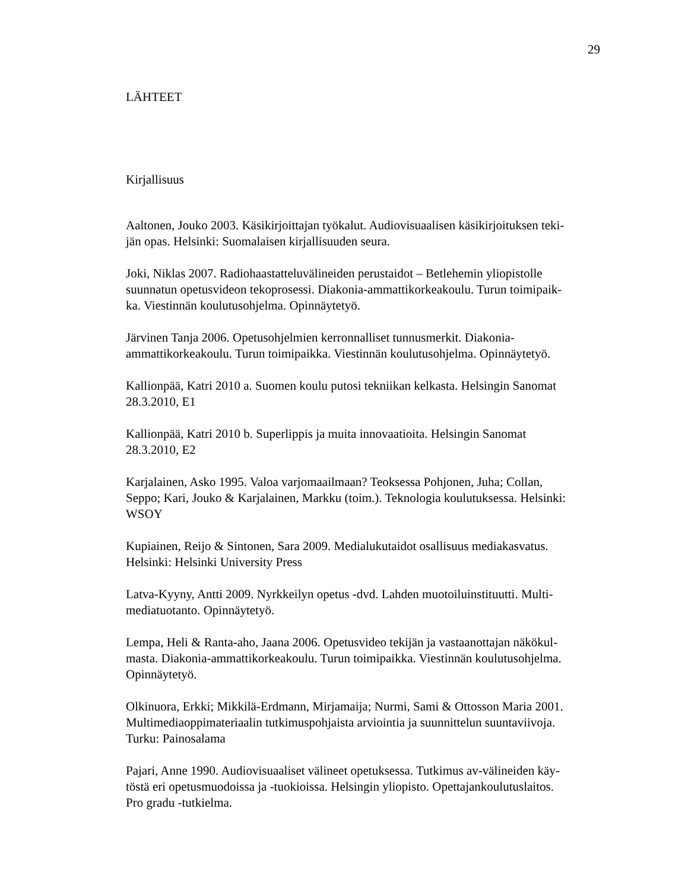29
LÄHTEET
Kirjallisuus
Aaltonen, Jouko 2003. Käsikirjoittajan työkalut. Audiovisuaalisen käsikirjoituksen teki-
jän opas. Helsinki: Suomalaisen kirjallisuuden seura.
Joki, Niklas 2007. Radiohaastatteluvälineiden perustaidot – Betlehemin yliopistolle
suunnatun opetusvideon tekoprosessi. Diakonia-ammattikorkeakoulu. Turun toimipaik-
ka. Viestinnän koulutusohjelma. Opinnäytetyö.
Järvinen Tanja 2006. Opetusohjelmien kerronnalliset tunnusmerkit. Diakonia-
ammattikorkeakoulu. Turun toimipaikka. Viestinnän koulutusohjelma. Opinnäytetyö.
Kallionpää, Katri 2010 a. Suomen koulu putosi tekniikan kelkasta. Helsingin Sanomat
28.3.2010, E1
Kallionpää, Katri 2010 b. Superlippis ja muita innovaatioita. Helsingin Sanomat
28.3.2010, E2
Karjalainen, Asko 1995. Valoa varjomaailmaan? Teoksessa Pohjonen, Juha; Collan,
Seppo; Kari, Jouko & Karjalainen, Markku (toim.). Teknologia koulutuksessa. Helsinki:
WSOY
Kupiainen, Reijo & Sintonen, Sara 2009. Medialukutaidot osallisuus mediakasvatus.
Helsinki: Helsinki University Press
Latva-Kyyny, Antti 2009. Nyrkkeilyn opetus -dvd. Lahden muotoiluinstituutti. Multi-
mediatuotanto. Opinnäytetyö.
Lempa, Heli & Ranta-aho, Jaana 2006. Opetusvideo tekijän ja vastaanottajan näkökul-
masta. Diakonia-ammattikorkeakoulu. Turun toimipaikka. Viestinnän koulutusohjelma.
Opinnäytetyö.
Olkinuora, Erkki; Mikkilä-Erdmann, Mirjamaija; Nurmi, Sami & Ottosson Maria 2001.
Multimediaoppimateriaalin tutkimuspohjaista arviointia ja suunnittelun suuntaviivoja.
Turku: Painosalama
Pajari, Anne 1990. Audiovisuaaliset välineet opetuksessa. Tutkimus av-välineiden käy-
töstä eri opetusmuodoissa ja -tuokioissa. Helsingin yliopisto. Opettajankoulutuslaitos.
Pro gradu -tutkielma.